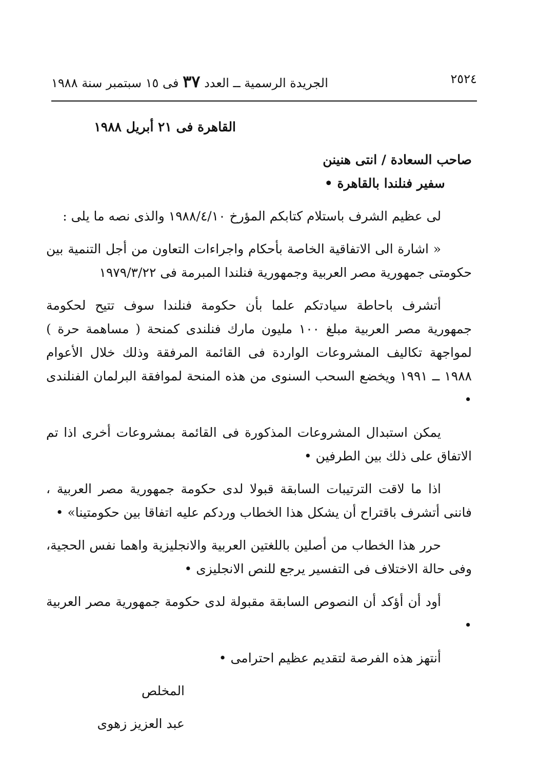٢٥٢٤ الجريدة الرسمية ــ العدد ٣٧ فى ١٥ سبتمبر سنة ١٩٨٨
القاهرة فى ٢١ أبريل ١٩٨٨
صاحب السعادة / انتى هنينن
سفير فنلندا بالقاهرة •
لى عظيم الشرف باستلام كتابكم المؤرخ ١٩٨٨/٤/١٠ والذى نصه ما يلى :
« اشارة الى الاتفاقية الخاصة بأحكام واجراءات التعاون من أجل التنمية بين حكومتى جمهورية مصر العربية وجمهورية فنلندا المبرمة فى ١٩٧٩/٣/٢٢
أتشرف باحاطة سيادتكم علما بأن حكومة فنلندا سوف تتيح لحكومة جمهورية مصر العربية مبلغ ١٠٠ مليون مارك فنلندى كمنحة ( مساهمة حرة ) لمواجهة تكاليف المشروعات الواردة فى القائمة المرفقة وذلك خلال الأعوام ١٩٨٨ ــ ١٩٩١ ويخضع السحب السنوى من هذه المنحة لموافقة البرلمان الفنلندى •
يمكن استبدال المشروعات المذكورة فى القائمة بمشروعات أخرى اذا تم الاتفاق على ذلك بين الطرفين •
اذا ما لاقت الترتيبات السابقة قبولا لدى حكومة جمهورية مصر العربية ، فاننى أتشرف باقتراح أن يشكل هذا الخطاب وردكم عليه اتفاقا بين حكومتينا» •
حرر هذا الخطاب من أصلين باللغتين العربية والانجليزية واهما نفس الحجية، وفى حالة الاختلاف فى التفسير يرجع للنص الانجليزى •
أود أن أؤكد أن النصوص السابقة مقبولة لدى حكومة جمهورية مصر العربية •
أنتهز هذه الفرصة لتقديم عظيم احترامى •
المخلص
عبد العزيز زهوى